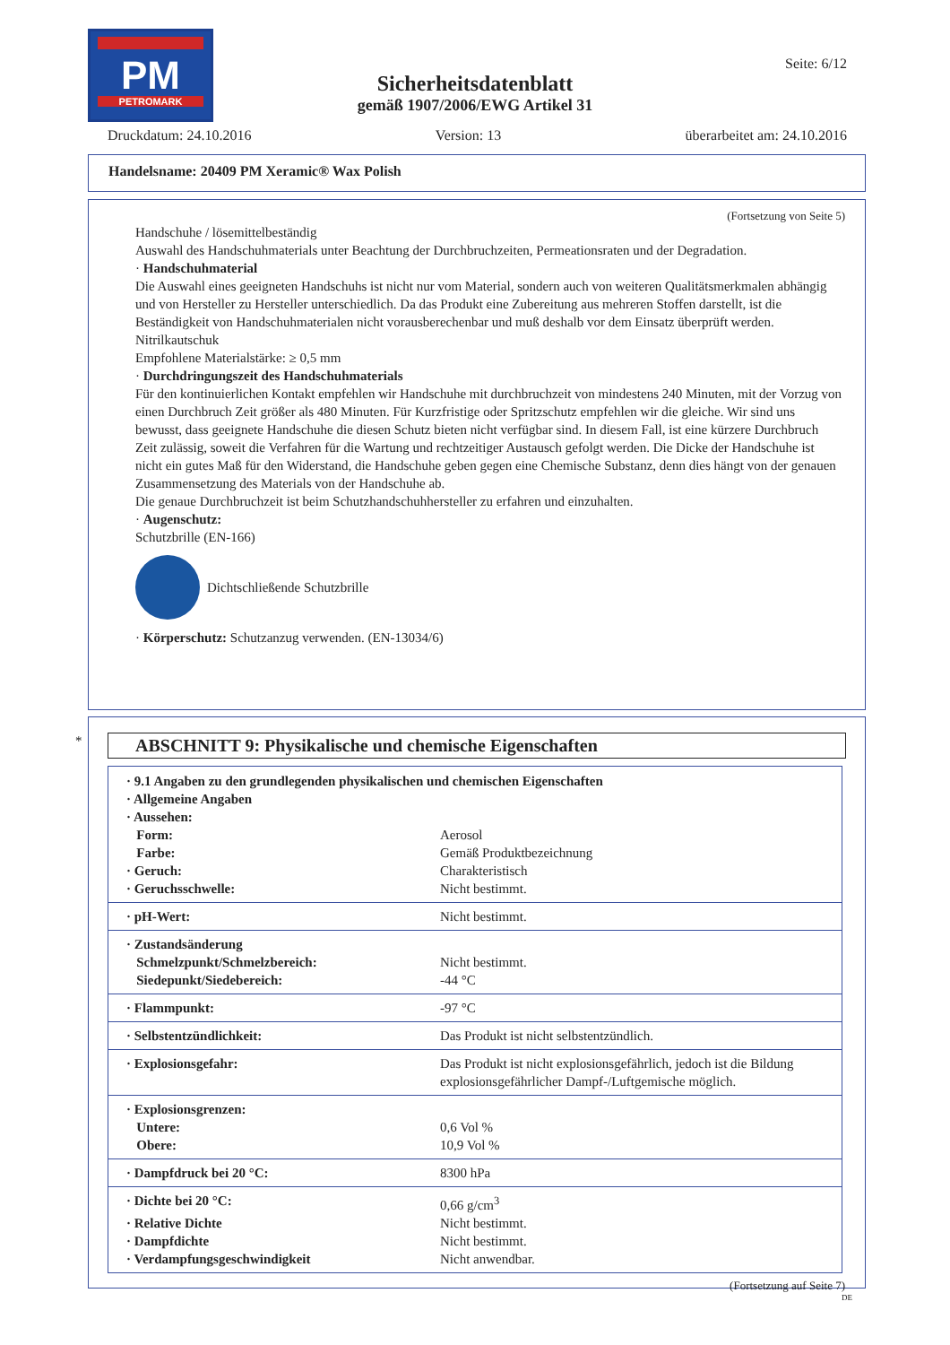PM
PETROMARK
Seite: 6/12
Sicherheitsdatenblatt
gemäß 1907/2006/EWG Artikel 31
Druckdatum: 24.10.2016 Version: 13 überarbeitet am: 24.10.2016
Handelsname: 20409 PM Xeramic® Wax Polish
(Fortsetzung von Seite 5)
Handschuhe / lösemittelbeständig
Auswahl des Handschuhmaterials unter Beachtung der Durchbruchzeiten, Permeationsraten und der Degradation.
· Handschuhmaterial
Die Auswahl eines geeigneten Handschuhs ist nicht nur vom Material, sondern auch von weiteren Qualitätsmerkmalen abhängig und von Hersteller zu Hersteller unterschiedlich. Da das Produkt eine Zubereitung aus mehreren Stoffen darstellt, ist die Beständigkeit von Handschuhmaterialen nicht vorausberechenbar und muß deshalb vor dem Einsatz überprüft werden.
Nitrilkautschuk
Empfohlene Materialstärke: ≥ 0,5 mm
· Durchdringungszeit des Handschuhmaterials
Für den kontinuierlichen Kontakt empfehlen wir Handschuhe mit durchbruchzeit von mindestens 240 Minuten, mit der Vorzug von einen Durchbruch Zeit größer als 480 Minuten. Für Kurzfristige oder Spritzschutz empfehlen wir die gleiche. Wir sind uns bewusst, dass geeignete Handschuhe die diesen Schutz bieten nicht verfügbar sind. In diesem Fall, ist eine kürzere Durchbruch Zeit zulässig, soweit die Verfahren für die Wartung und rechtzeitiger Austausch gefolgt werden. Die Dicke der Handschuhe ist nicht ein gutes Maß für den Widerstand, die Handschuhe geben gegen eine Chemische Substanz, denn dies hängt von der genauen Zusammensetzung des Materials von der Handschuhe ab.
Die genaue Durchbruchzeit ist beim Schutzhandschuhhersteller zu erfahren und einzuhalten.
· Augenschutz:
Schutzbrille (EN-166)
Dichtschließende Schutzbrille
· Körperschutz: Schutzanzug verwenden. (EN-13034/6)
ABSCHNITT 9: Physikalische und chemische Eigenschaften
| · 9.1 Angaben zu den grundlegenden physikalischen und chemischen Eigenschaften · Allgemeine Angaben · Aussehen: | |
| Form: | Aerosol |
| Farbe: | Gemäß Produktbezeichnung |
| · Geruch: | Charakteristisch |
| · Geruchsschwelle: | Nicht bestimmt. |
| · pH-Wert: | Nicht bestimmt. |
| · Zustandsänderung | |
| Schmelzpunkt/Schmelzbereich: | Nicht bestimmt. |
| Siedepunkt/Siedebereich: | -44 °C |
| · Flammpunkt: | -97 °C |
| · Selbstentzündlichkeit: | Das Produkt ist nicht selbstentzündlich. |
| · Explosionsgefahr: | Das Produkt ist nicht explosionsgefährlich, jedoch ist die Bildung explosionsgefährlicher Dampf-/Luftgemische möglich. |
| · Explosionsgrenzen: | |
| Untere: | 0,6 Vol % |
| Obere: | 10,9 Vol % |
| · Dampfdruck bei 20 °C: | 8300 hPa |
| · Dichte bei 20 °C: | 0,66 g/cm<sup>3</sup> |
| · Relative Dichte | Nicht bestimmt. |
| · Dampfdichte | Nicht bestimmt. |
| · Verdampfungsgeschwindigkeit | Nicht anwendbar. |
(Fortsetzung auf Seite 7)
DE
*